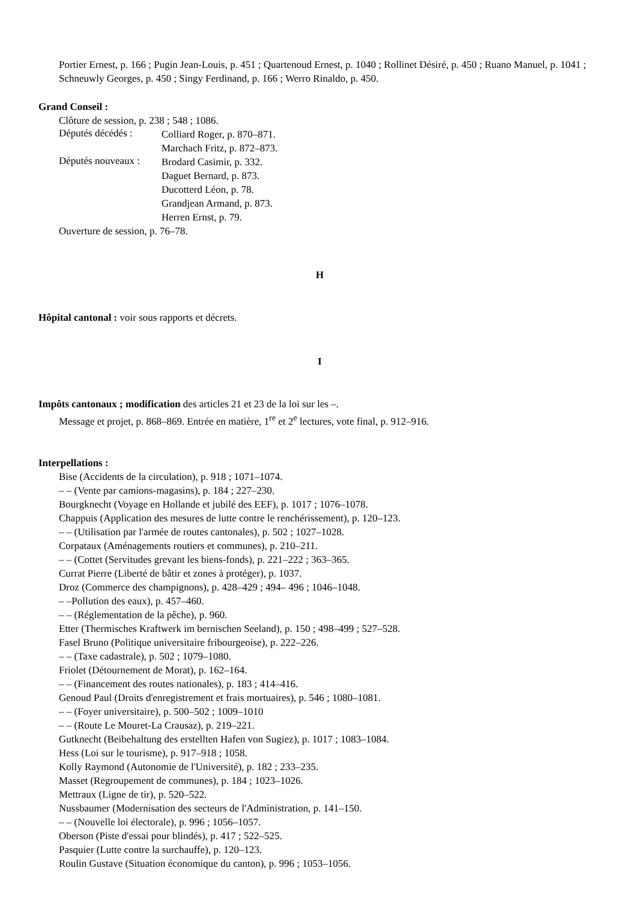Portier Ernest, p. 166 ; Pugin Jean-Louis, p. 451 ; Quartenoud Ernest, p. 1040 ; Rollinet Désiré, p. 450 ; Ruano Manuel, p. 1041 ; Schneuwly Georges, p. 450 ; Singy Ferdinand, p. 166 ; Werro Rinaldo, p. 450.
Grand Conseil :
Clôture de session, p. 238 ; 548 ; 1086.
Députés décédés :
Colliard Roger, p. 870–871.
Marchach Fritz, p. 872–873.
Députés nouveaux :
Brodard Casimir, p. 332.
Daguet Bernard, p. 873.
Ducotterd Léon, p. 78.
Grandjean Armand, p. 873.
Herren Ernst, p. 79.
Ouverture de session, p. 76–78.
H
Hôpital cantonal : voir sous rapports et décrets.
I
Impôts cantonaux ; modification des articles 21 et 23 de la loi sur les –.
Message et projet, p. 868–869. Entrée en matière, 1<sup>re</sup> et 2<sup>e</sup> lectures, vote final, p. 912–916.
Interpellations :
Bise (Accidents de la circulation), p. 918 ; 1071–1074.
– – (Vente par camions-magasins), p. 184 ; 227–230.
Bourgknecht (Voyage en Hollande et jubilé des EEF), p. 1017 ; 1076–1078.
Chappuis (Application des mesures de lutte contre le renchérissement), p. 120–123.
– – (Utilisation par l'armée de routes cantonales), p. 502 ; 1027–1028.
Corpataux (Aménagements routiers et communes), p. 210–211.
– – (Cottet (Servitudes grevant les biens-fonds), p. 221–222 ; 363–365.
Currat Pierre (Liberté de bâtir et zones à protéger), p. 1037.
Droz (Commerce des champignons), p. 428–429 ; 494– 496 ; 1046–1048.
– –Pollution des eaux), p. 457–460.
– – (Réglementation de la pêche), p. 960.
Etter (Thermisches Kraftwerk im bernischen Seeland), p. 150 ; 498–499 ; 527–528.
Fasel Bruno (Politique universitaire fribourgeoise), p. 222–226.
– – (Taxe cadastrale), p. 502 ; 1079–1080.
Friolet (Détournement de Morat), p. 162–164.
– – (Financement des routes nationales), p. 183 ; 414–416.
Genoud Paul (Droits d'enregistrement et frais mortuaires), p. 546 ; 1080–1081.
– – (Foyer universitaire), p. 500–502 ; 1009–1010
– – (Route Le Mouret-La Crausaz), p. 219–221.
Gutknecht (Beibehaltung des erstellten Hafen von Sugiez), p. 1017 ; 1083–1084.
Hess (Loi sur le tourisme), p. 917–918 ; 1058.
Kolly Raymond (Autonomie de l'Université), p. 182 ; 233–235.
Masset (Regroupement de communes), p. 184 ; 1023–1026.
Mettraux (Ligne de tir), p. 520–522.
Nussbaumer (Modernisation des secteurs de l'Administration, p. 141–150.
– – (Nouvelle loi électorale), p. 996 ; 1056–1057.
Oberson (Piste d'essai pour blindés), p. 417 ; 522–525.
Pasquier (Lutte contre la surchauffe), p. 120–123.
Roulin Gustave (Situation économique du canton), p. 996 ; 1053–1056.